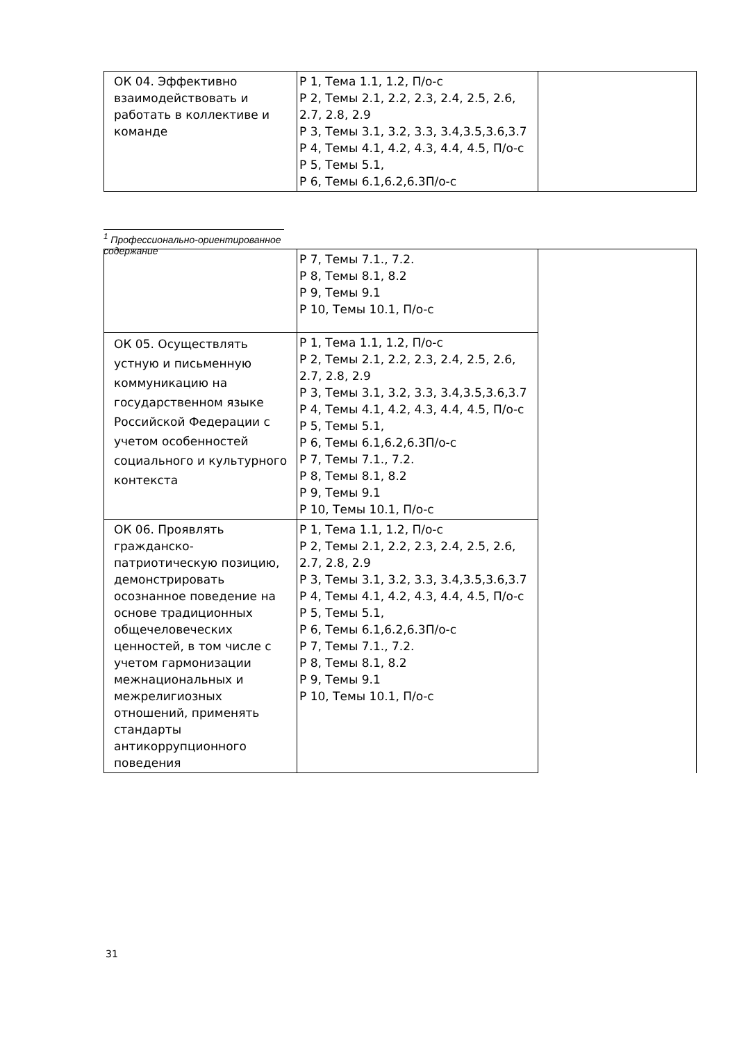| ОК 04. Эффективно взаимодействовать и работать в коллективе и команде | Р 1, Тема 1.1, 1.2, П/о-с Р 2, Темы 2.1, 2.2, 2.3, 2.4, 2.5, 2.6, 2.7, 2.8, 2.9 Р 3, Темы 3.1, 3.2, 3.3, 3.4,3.5,3.6,3.7 Р 4, Темы 4.1, 4.2, 4.3, 4.4, 4.5, П/о-с Р 5, Темы 5.1, Р 6, Темы 6.1,6.2,6.3П/о-с | |
<sup>1</sup> Профессионально-ориентированное содержание
| | Р 7, Темы 7.1., 7.2. Р 8, Темы 8.1, 8.2 Р 9, Темы 9.1 Р 10, Темы 10.1, П/о-с | |
| ОК 05. Осуществлять устную и письменную коммуникацию на государственном языке Российской Федерации с учетом особенностей социального и культурного контекста | Р 1, Тема 1.1, 1.2, П/о-с Р 2, Темы 2.1, 2.2, 2.3, 2.4, 2.5, 2.6, 2.7, 2.8, 2.9 Р 3, Темы 3.1, 3.2, 3.3, 3.4,3.5,3.6,3.7 Р 4, Темы 4.1, 4.2, 4.3, 4.4, 4.5, П/о-с Р 5, Темы 5.1, Р 6, Темы 6.1,6.2,6.3П/о-с Р 7, Темы 7.1., 7.2. Р 8, Темы 8.1, 8.2 Р 9, Темы 9.1 Р 10, Темы 10.1, П/о-с | |
| ОК 06. Проявлять гражданско-патриотическую позицию, демонстрировать осознанное поведение на основе традиционных общечеловеческих ценностей, в том числе с учетом гармонизации межнациональных и межрелигиозных отношений, применять стандарты антикоррупционного поведения | Р 1, Тема 1.1, 1.2, П/о-с Р 2, Темы 2.1, 2.2, 2.3, 2.4, 2.5, 2.6, 2.7, 2.8, 2.9 Р 3, Темы 3.1, 3.2, 3.3, 3.4,3.5,3.6,3.7 Р 4, Темы 4.1, 4.2, 4.3, 4.4, 4.5, П/о-с Р 5, Темы 5.1, Р 6, Темы 6.1,6.2,6.3П/о-с Р 7, Темы 7.1., 7.2. Р 8, Темы 8.1, 8.2 Р 9, Темы 9.1 Р 10, Темы 10.1, П/о-с | |
31